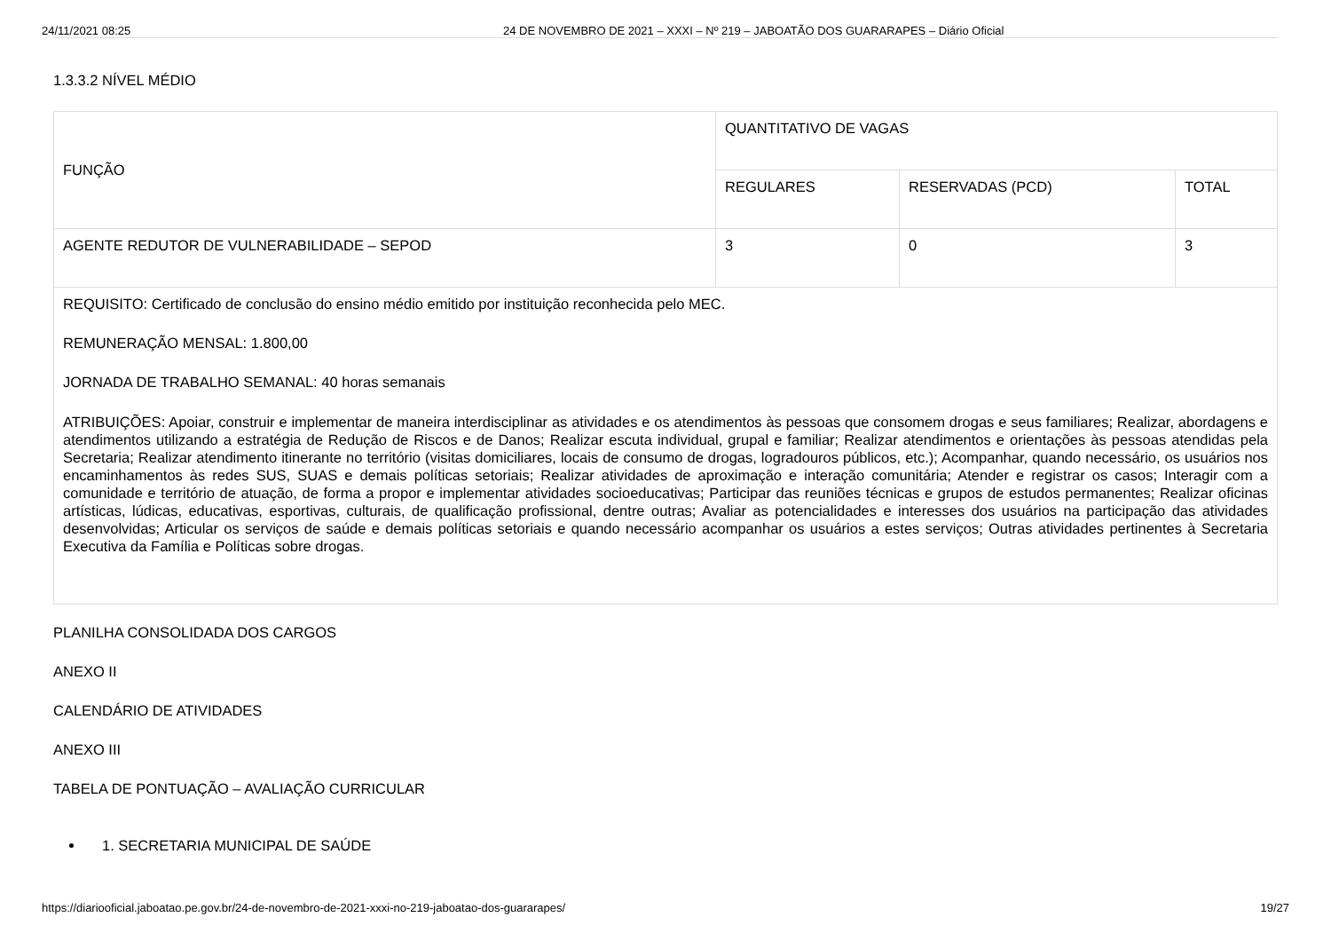24/11/2021 08:25 24 DE NOVEMBRO DE 2021 – XXXI – Nº 219 – JABOATÃO DOS GUARARAPES – Diário Oficial
1.3.3.2 NÍVEL MÉDIO
| FUNÇÃO | QUANTITATIVO DE VAGAS | | |
| | REGULARES | RESERVADAS (PCD) | TOTAL |
| AGENTE REDUTOR DE VULNERABILIDADE – SEPOD | 3 | 0 | 3 |
| REQUISITO: Certificado de conclusão do ensino médio emitido por instituição reconhecida pelo MEC. REMUNERAÇÃO MENSAL: 1.800,00 JORNADA DE TRABALHO SEMANAL: 40 horas semanais ATRIBUIÇÕES: Apoiar, construir e implementar de maneira interdisciplinar as atividades e os atendimentos às pessoas que consomem drogas e seus familiares; Realizar, abordagens e atendimentos utilizando a estratégia de Redução de Riscos e de Danos; Realizar escuta individual, grupal e familiar; Realizar atendimentos e orientações às pessoas atendidas pela Secretaria; Realizar atendimento itinerante no território (visitas domiciliares, locais de consumo de drogas, logradouros públicos, etc.); Acompanhar, quando necessário, os usuários nos encaminhamentos às redes SUS, SUAS e demais políticas setoriais; Realizar atividades de aproximação e interação comunitária; Atender e registrar os casos; Interagir com a comunidade e território de atuação, de forma a propor e implementar atividades socioeducativas; Participar das reuniões técnicas e grupos de estudos permanentes; Realizar oficinas artísticas, lúdicas, educativas, esportivas, culturais, de qualificação profissional, dentre outras; Avaliar as potencialidades e interesses dos usuários na participação das atividades desenvolvidas; Articular os serviços de saúde e demais políticas setoriais e quando necessário acompanhar os usuários a estes serviços; Outras atividades pertinentes à Secretaria Executiva da Família e Políticas sobre drogas. | | | |
PLANILHA CONSOLIDADA DOS CARGOS
ANEXO II
CALENDÁRIO DE ATIVIDADES
ANEXO III
TABELA DE PONTUAÇÃO – AVALIAÇÃO CURRICULAR
1. SECRETARIA MUNICIPAL DE SAÚDE
https://diariooficial.jaboatao.pe.gov.br/24-de-novembro-de-2021-xxxi-no-219-jaboatao-dos-guararapes/ 19/27